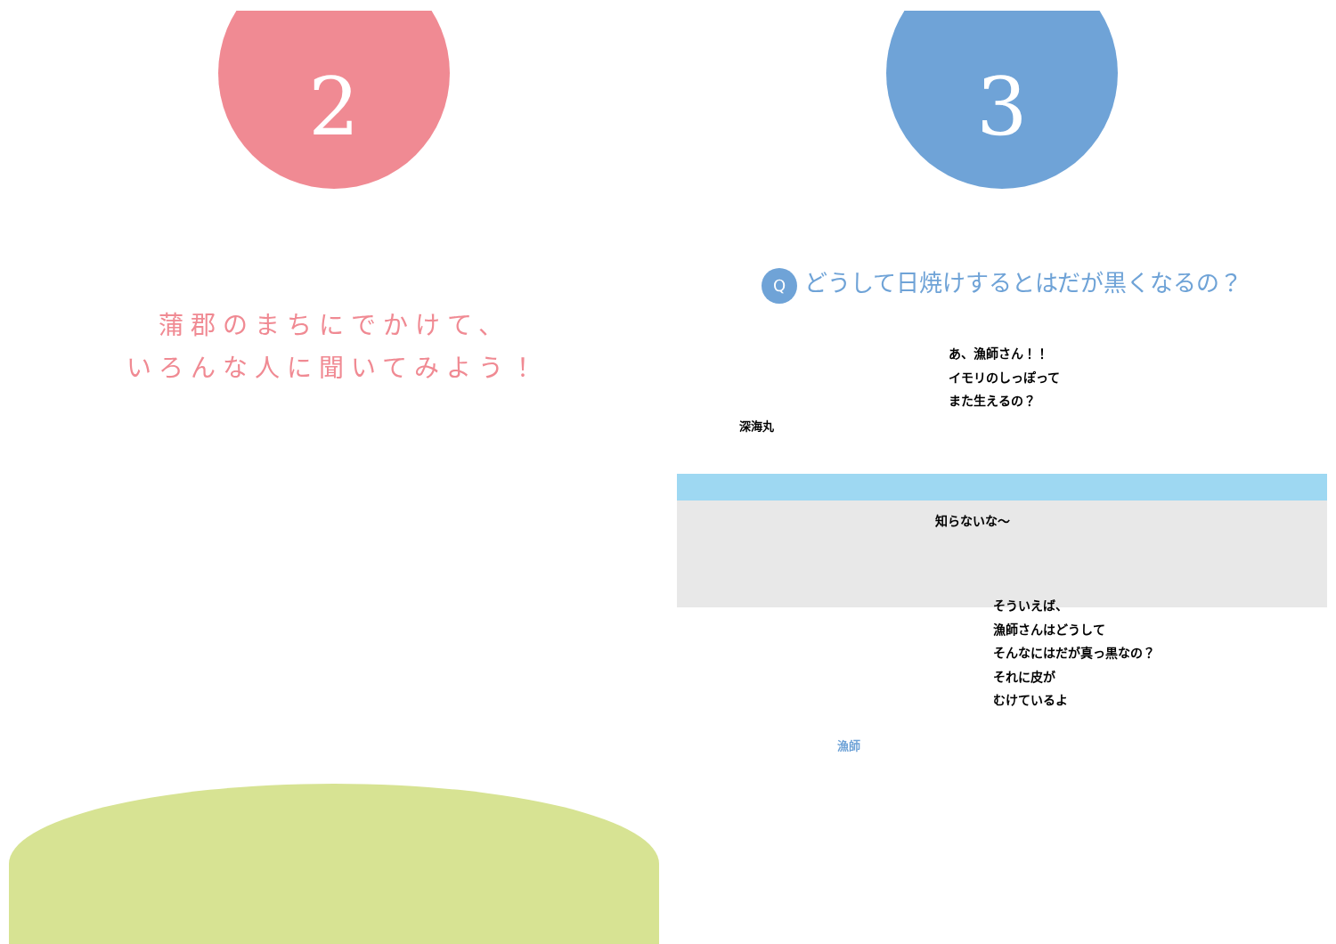2
蒲郡のまちにでかけて、
いろんな人に聞いてみよう！
3
Qどうして日焼けするとはだが黒くなるの？
深海丸
あ、漁師さん！！
イモリのしっぽって
また生えるの？
知らないな～
そういえば、
漁師さんはどうして
そんなにはだが真っ黒なの？
それに皮が
むけているよ
漁師